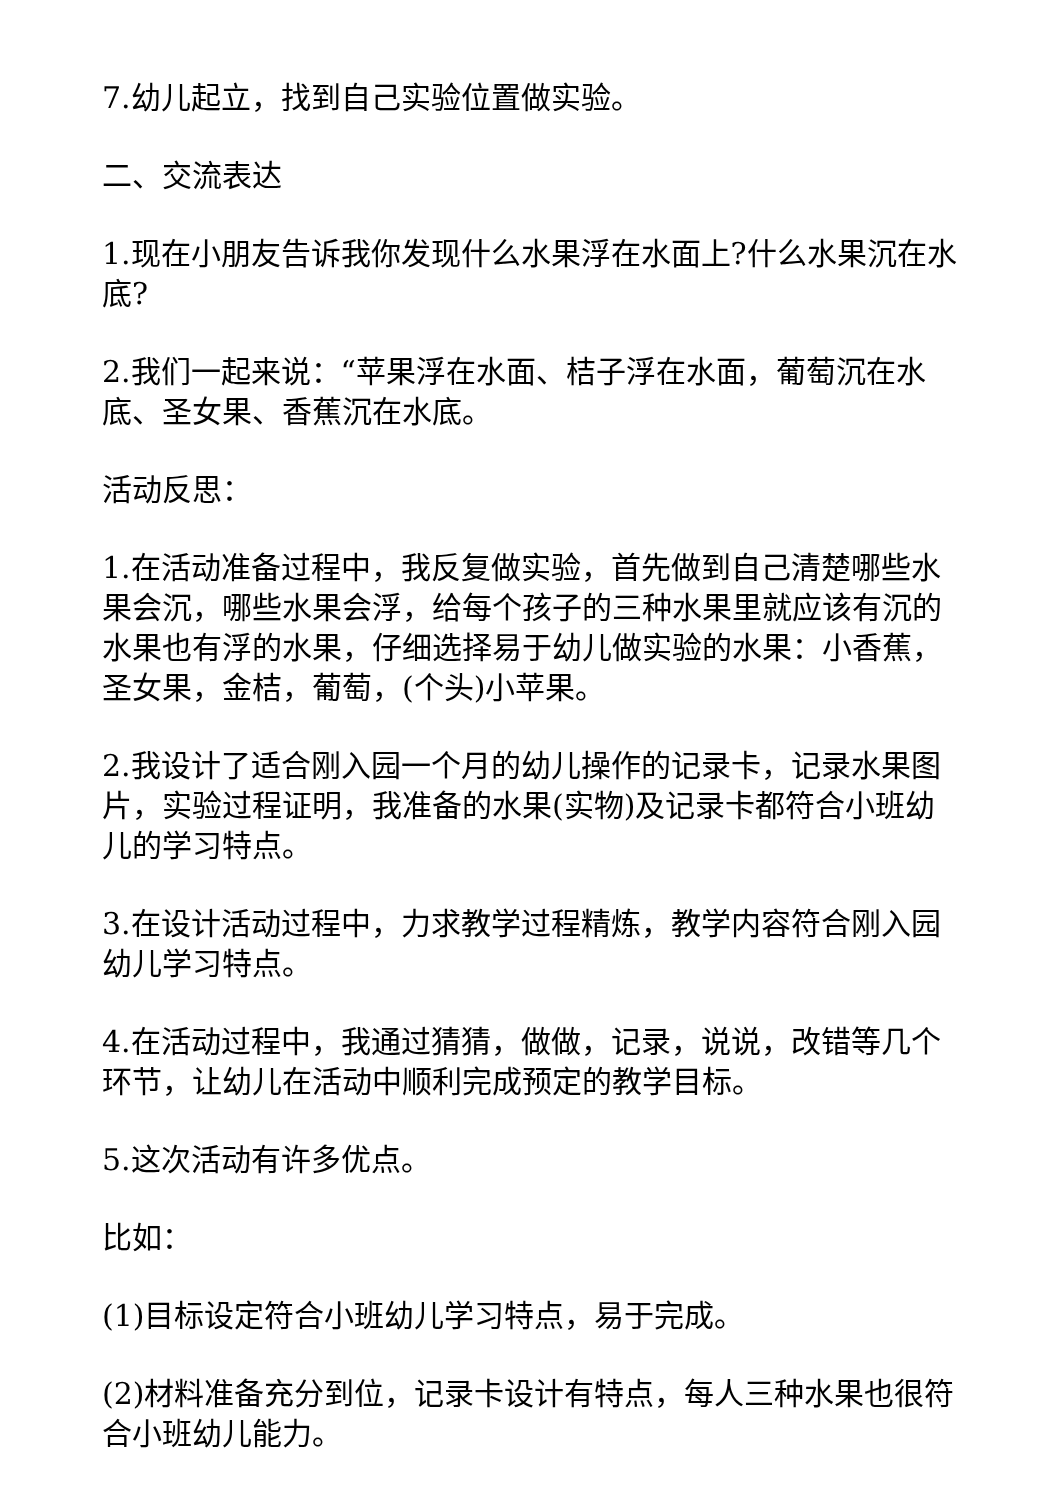7.幼儿起立，找到自己实验位置做实验。
二、交流表达
1.现在小朋友告诉我你发现什么水果浮在水面上?什么水果沉在水底?
2.我们一起来说：“苹果浮在水面、桔子浮在水面，葡萄沉在水底、圣女果、香蕉沉在水底。
活动反思：
1.在活动准备过程中，我反复做实验，首先做到自己清楚哪些水果会沉，哪些水果会浮，给每个孩子的三种水果里就应该有沉的水果也有浮的水果，仔细选择易于幼儿做实验的水果：小香蕉，圣女果，金桔，葡萄，(个头)小苹果。
2.我设计了适合刚入园一个月的幼儿操作的记录卡，记录水果图片，实验过程证明，我准备的水果(实物)及记录卡都符合小班幼儿的学习特点。
3.在设计活动过程中，力求教学过程精炼，教学内容符合刚入园幼儿学习特点。
4.在活动过程中，我通过猜猜，做做，记录，说说，改错等几个环节，让幼儿在活动中顺利完成预定的教学目标。
5.这次活动有许多优点。
比如：
(1)目标设定符合小班幼儿学习特点，易于完成。
(2)材料准备充分到位，记录卡设计有特点，每人三种水果也很符合小班幼儿能力。